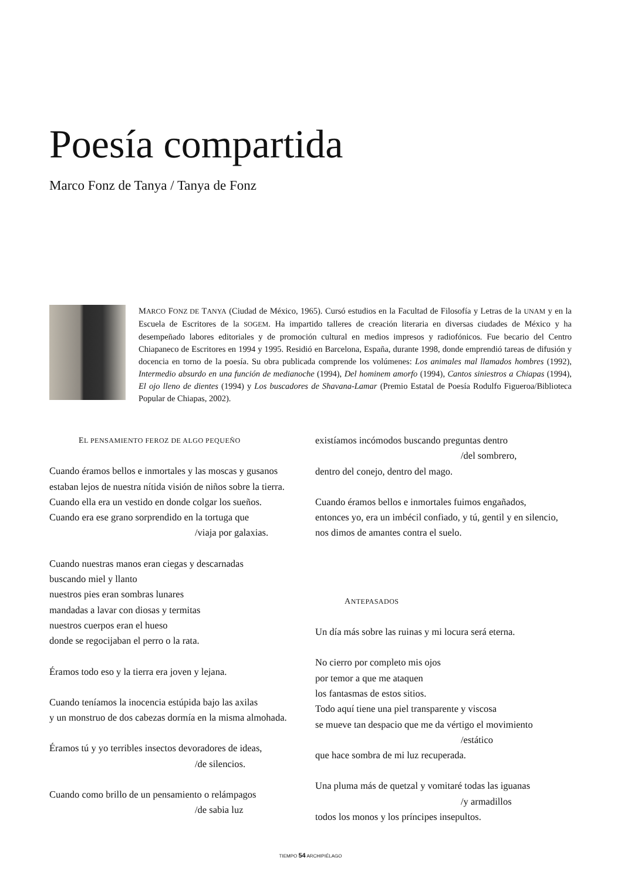Poesía compartida
Marco Fonz de Tanya / Tanya de Fonz
MARCO FONZ DE TANYA (Ciudad de México, 1965). Cursó estudios en la Facultad de Filosofía y Letras de la UNAM y en la Escuela de Escritores de la SOGEM. Ha impartido talleres de creación literaria en diversas ciudades de México y ha desempeñado labores editoriales y de promoción cultural en medios impresos y radiofónicos. Fue becario del Centro Chiapaneco de Escritores en 1994 y 1995. Residió en Barcelona, España, durante 1998, donde emprendió tareas de difusión y docencia en torno de la poesía. Su obra publicada comprende los volúmenes: Los animales mal llamados hombres (1992), Intermedio absurdo en una función de medianoche (1994), Del hominem amorfo (1994), Cantos siniestros a Chiapas (1994), El ojo lleno de dientes (1994) y Los buscadores de Shavana-Lamar (Premio Estatal de Poesía Rodulfo Figueroa/Biblioteca Popular de Chiapas, 2002).
EL PENSAMIENTO FEROZ DE ALGO PEQUEÑO
Cuando éramos bellos e inmortales y las moscas y gusanos
estaban lejos de nuestra nítida visión de niños sobre la tierra.
Cuando ella era un vestido en donde colgar los sueños.
Cuando era ese grano sorprendido en la tortuga que
/viaja por galaxias.
Cuando nuestras manos eran ciegas y descarnadas
buscando miel y llanto
nuestros pies eran sombras lunares
mandadas a lavar con diosas y termitas
nuestros cuerpos eran el hueso
donde se regocijaban el perro o la rata.
Éramos todo eso y la tierra era joven y lejana.
Cuando teníamos la inocencia estúpida bajo las axilas
y un monstruo de dos cabezas dormía en la misma almohada.
Éramos tú y yo terribles insectos devoradores de ideas,
/de silencios.
Cuando como brillo de un pensamiento o relámpagos
/de sabia luz
existíamos incómodos buscando preguntas dentro
/del sombrero,
dentro del conejo, dentro del mago.
Cuando éramos bellos e inmortales fuimos engañados,
entonces yo, era un imbécil confiado, y tú, gentil y en silencio,
nos dimos de amantes contra el suelo.
ANTEPASADOS
Un día más sobre las ruinas y mi locura será eterna.
No cierro por completo mis ojos
por temor a que me ataquen
los fantasmas de estos sitios.
Todo aquí tiene una piel transparente y viscosa
se mueve tan despacio que me da vértigo el movimiento
/estático
que hace sombra de mi luz recuperada.
Una pluma más de quetzal y vomitaré todas las iguanas
/y armadillos
todos los monos y los príncipes insepultos.
TIEMPO 54 ARCHIPIÉLAGO